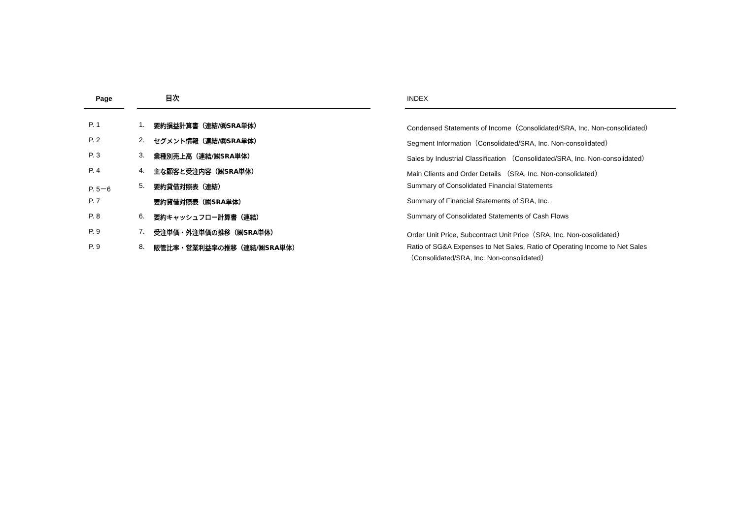| Page | | 目次 | | | INDEX |
| --- | --- | --- | --- | --- | --- |
| P. 1 | | 1. | 要約損益計算書（連結/㈱SRA単体） | | Condensed Statements of Income（Consolidated/SRA, Inc. Non-consolidated） |
| P. 2 | | 2. | セグメント情報（連結/㈱SRA単体） | | Segment Information（Consolidated/SRA, Inc. Non-consolidated） |
| P. 3 | | 3. | 業種別売上高（連結/㈱SRA単体） | | Sales by Industrial Classification （Consolidated/SRA, Inc. Non-consolidated） |
| P. 4 | | 4. | 主な顧客と受注内容（㈱SRA単体） | | Main Clients and Order Details （SRA, Inc. Non-consolidated） |
| P. 5－6 | | 5. | 要約貸借対照表（連結） | | Summary of Consolidated Financial Statements |
| P. 7 | | | 要約貸借対照表（㈱SRA単体） | | Summary of Financial Statements of SRA, Inc. |
| P. 8 | | 6. | 要約キャッシュフロー計算書（連結） | | Summary of Consolidated Statements of Cash Flows |
| P. 9 | | 7. | 受注単価・外注単価の推移（㈱SRA単体） | | Order Unit Price, Subcontract Unit Price（SRA, Inc. Non-cosolidated） |
| P. 9 | | 8. | 販管比率・営業利益率の推移（連結/㈱SRA単体） | | Ratio of SG&A Expenses to Net Sales, Ratio of Operating Income to Net Sales （Consolidated/SRA, Inc. Non-consolidated） |